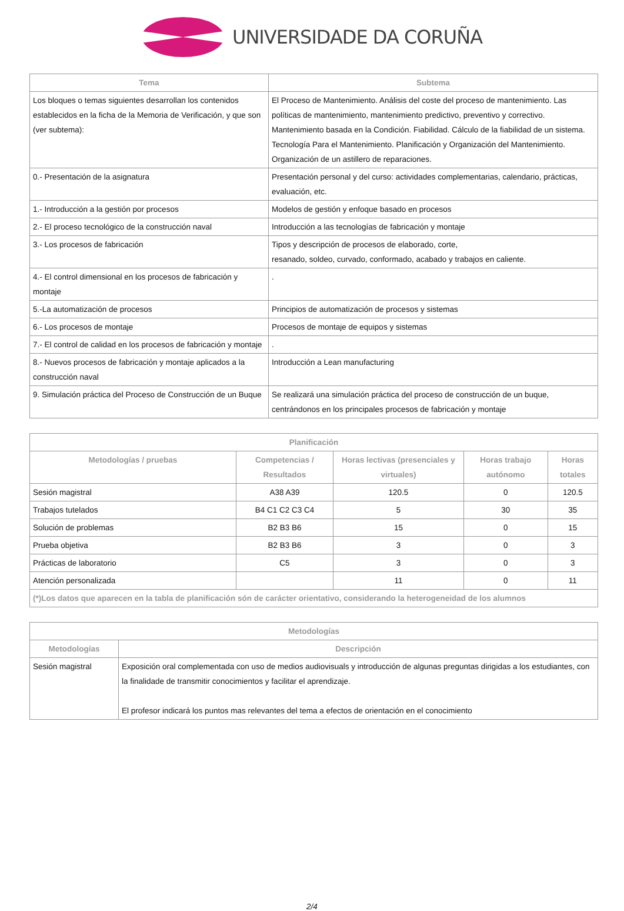UNIVERSIDADE DA CORUÑA
| Tema | Subtema |
| --- | --- |
| Los bloques o temas siguientes desarrollan los contenidos establecidos en la ficha de la Memoria de Verificación, y que son (ver subtema): | El Proceso de Mantenimiento. Análisis del coste del proceso de mantenimiento. Las políticas de mantenimiento, mantenimiento predictivo, preventivo y correctivo. Mantenimiento basada en la Condición. Fiabilidad. Cálculo de la fiabilidad de un sistema. Tecnología Para el Mantenimiento. Planificación y Organización del Mantenimiento. Organización de un astillero de reparaciones. |
| 0.- Presentación de la asignatura | Presentación personal y del curso: actividades complementarias, calendario, prácticas, evaluación, etc. |
| 1.- Introducción a la gestión por procesos | Modelos de gestión y enfoque basado en procesos |
| 2.- El proceso tecnológico de la construcción naval | Introducción a las tecnologías de fabricación y montaje |
| 3.- Los procesos de fabricación | Tipos y descripción de procesos de elaborado, corte, resanado, soldeo, curvado, conformado, acabado y trabajos en caliente. |
| 4.- El control dimensional en los procesos de fabricación y montaje | . |
| 5.-La automatización de procesos | Principios de automatización de procesos y sistemas |
| 6.- Los procesos de montaje | Procesos de montaje de equipos y sistemas |
| 7.- El control de calidad en los procesos de fabricación y montaje | . |
| 8.- Nuevos procesos de fabricación y montaje aplicados a la construcción naval | Introducción a Lean manufacturing |
| 9. Simulación práctica del Proceso de Construcción de un Buque | Se realizará una simulación práctica del proceso de construcción de un buque, centrándonos en los principales procesos de fabricación y montaje |
| Planificación | | | | |
| --- | --- | --- | --- | --- |
| Metodologías / pruebas | Competencias / Resultados | Horas lectivas (presenciales y virtuales) | Horas trabajo autónomo | Horas totales |
| Sesión magistral | A38 A39 | 120.5 | 0 | 120.5 |
| Trabajos tutelados | B4 C1 C2 C3 C4 | 5 | 30 | 35 |
| Solución de problemas | B2 B3 B6 | 15 | 0 | 15 |
| Prueba objetiva | B2 B3 B6 | 3 | 0 | 3 |
| Prácticas de laboratorio | C5 | 3 | 0 | 3 |
| Atención personalizada | | 11 | 0 | 11 |
| (*)Los datos que aparecen en la tabla de planificación són de carácter orientativo, considerando la heterogeneidad de los alumnos | | | | |
| Metodologías | |
| --- | --- |
| Metodologías | Descripción |
| Sesión magistral | Exposición oral complementada con uso de medios audiovisuals y introducción de algunas preguntas dirigidas a los estudiantes, con la finalidade de transmitir conocimientos y facilitar el aprendizaje. El profesor indicará los puntos mas relevantes del tema a efectos de orientación en el conocimiento |
2/4